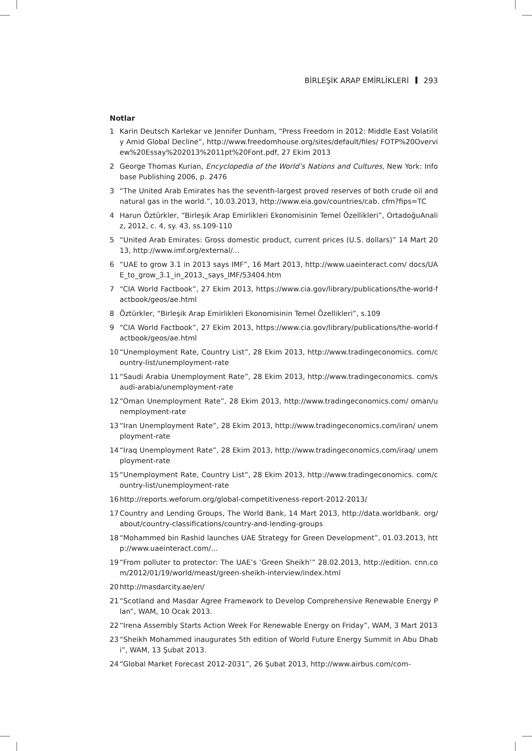BİRLEŞİK ARAP EMİRLİKLERİ 293
Notlar
1 Karin Deutsch Karlekar ve Jennifer Dunham, “Press Freedom in 2012: Middle East Volatility Amid Global Decline”, http://www.freedomhouse.org/sites/default/files/ FOTP%20Overview%20Essay%202013%2011pt%20Font.pdf, 27 Ekim 2013
2 George Thomas Kurian, Encyclopedia of the World’s Nations and Cultures, New York: Infobase Publishing 2006, p. 2476
3 “The United Arab Emirates has the seventh-largest proved reserves of both crude oil and natural gas in the world.”, 10.03.2013, http://www.eia.gov/countries/cab. cfm?fips=TC
4 Harun Öztürkler, “Birleşik Arap Emirlikleri Ekonomisinin Temel Özellikleri”, OrtadoğuAnaliz, 2012, c. 4, sy. 43, ss.109-110
5 “United Arab Emirates: Gross domestic product, current prices (U.S. dollars)” 14 Mart 2013, http://www.imf.org/external/...
6 “UAE to grow 3.1 in 2013 says IMF”, 16 Mart 2013, http://www.uaeinteract.com/ docs/UAE_to_grow_3.1_in_2013,_says_IMF/53404.htm
7 “CIA World Factbook”, 27 Ekim 2013, https://www.cia.gov/library/publications/the-world-factbook/geos/ae.html
8 Öztürkler, “Birleşik Arap Emirlikleri Ekonomisinin Temel Özellikleri”, s.109
9 “CIA World Factbook”, 27 Ekim 2013, https://www.cia.gov/library/publications/the-world-factbook/geos/ae.html
10 “Unemployment Rate, Country List”, 28 Ekim 2013, http://www.tradingeconomics. com/country-list/unemployment-rate
11 “Saudi Arabia Unemployment Rate”, 28 Ekim 2013, http://www.tradingeconomics. com/saudi-arabia/unemployment-rate
12 “Oman Unemployment Rate”, 28 Ekim 2013, http://www.tradingeconomics.com/ oman/unemployment-rate
13 “Iran Unemployment Rate”, 28 Ekim 2013, http://www.tradingeconomics.com/iran/ unemployment-rate
14 “Iraq Unemployment Rate”, 28 Ekim 2013, http://www.tradingeconomics.com/iraq/ unemployment-rate
15 “Unemployment Rate, Country List”, 28 Ekim 2013, http://www.tradingeconomics. com/country-list/unemployment-rate
16 http://reports.weforum.org/global-competitiveness-report-2012-2013/
17 Country and Lending Groups, The World Bank, 14 Mart 2013, http://data.worldbank. org/about/country-classifications/country-and-lending-groups
18 “Mohammed bin Rashid launches UAE Strategy for Green Development”, 01.03.2013, http://www.uaeinteract.com/...
19 “From polluter to protector: The UAE’s ‘Green Sheikh’” 28.02.2013, http://edition. cnn.com/2012/01/19/world/meast/green-sheikh-interview/index.html
20 http://masdarcity.ae/en/
21 “Scotland and Masdar Agree Framework to Develop Comprehensive Renewable Energy Plan”, WAM, 10 Ocak 2013.
22 “Irena Assembly Starts Action Week For Renewable Energy on Friday”, WAM, 3 Mart 2013
23 “Sheikh Mohammed inaugurates 5th edition of World Future Energy Summit in Abu Dhabi”, WAM, 13 Şubat 2013.
24 “Global Market Forecast 2012-2031”, 26 Şubat 2013, http://www.airbus.com/com-